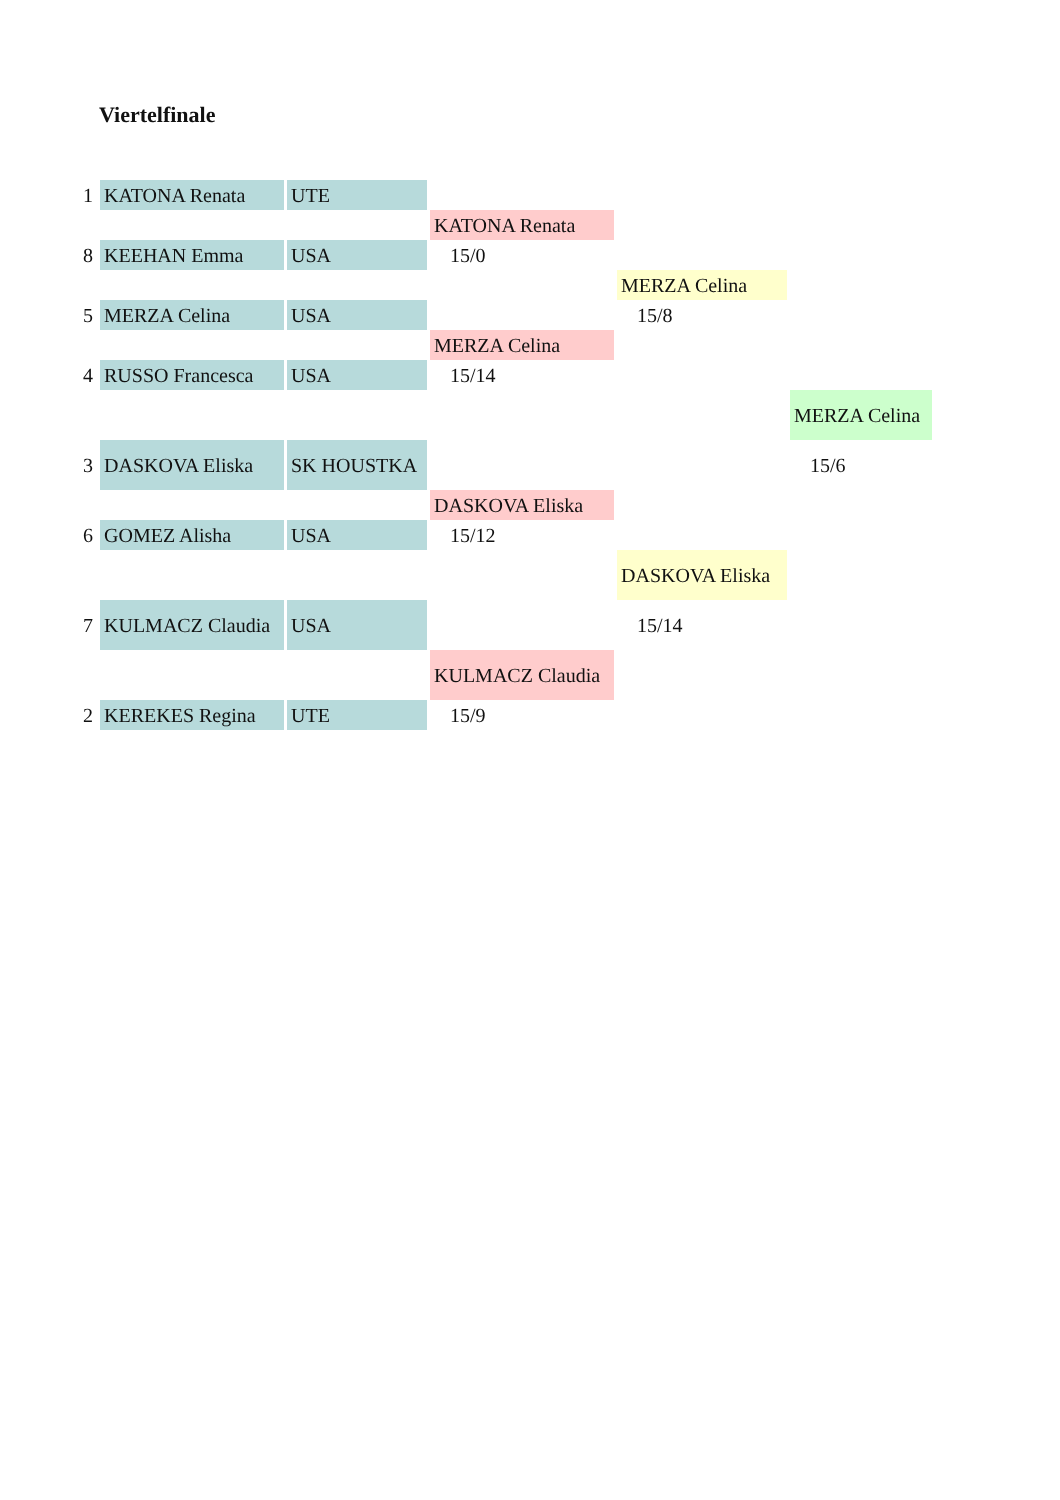Viertelfinale
| 1 | KATONA Renata | UTE | | | |
| | | | KATONA Renata | | |
| 8 | KEEHAN Emma | USA | 15/0 | | |
| | | | | MERZA Celina | |
| 5 | MERZA Celina | USA | | 15/8 | |
| | | | MERZA Celina | | |
| 4 | RUSSO Francesca | USA | 15/14 | | |
| | | | | | MERZA Celina |
| 3 | DASKOVA Eliska | SK HOUSTKA | | | 15/6 |
| | | | DASKOVA Eliska | | |
| 6 | GOMEZ Alisha | USA | 15/12 | | |
| | | | | DASKOVA Eliska | |
| 7 | KULMACZ Claudia | USA | | 15/14 | |
| | | | KULMACZ Claudia | | |
| 2 | KEREKES Regina | UTE | 15/9 | | |